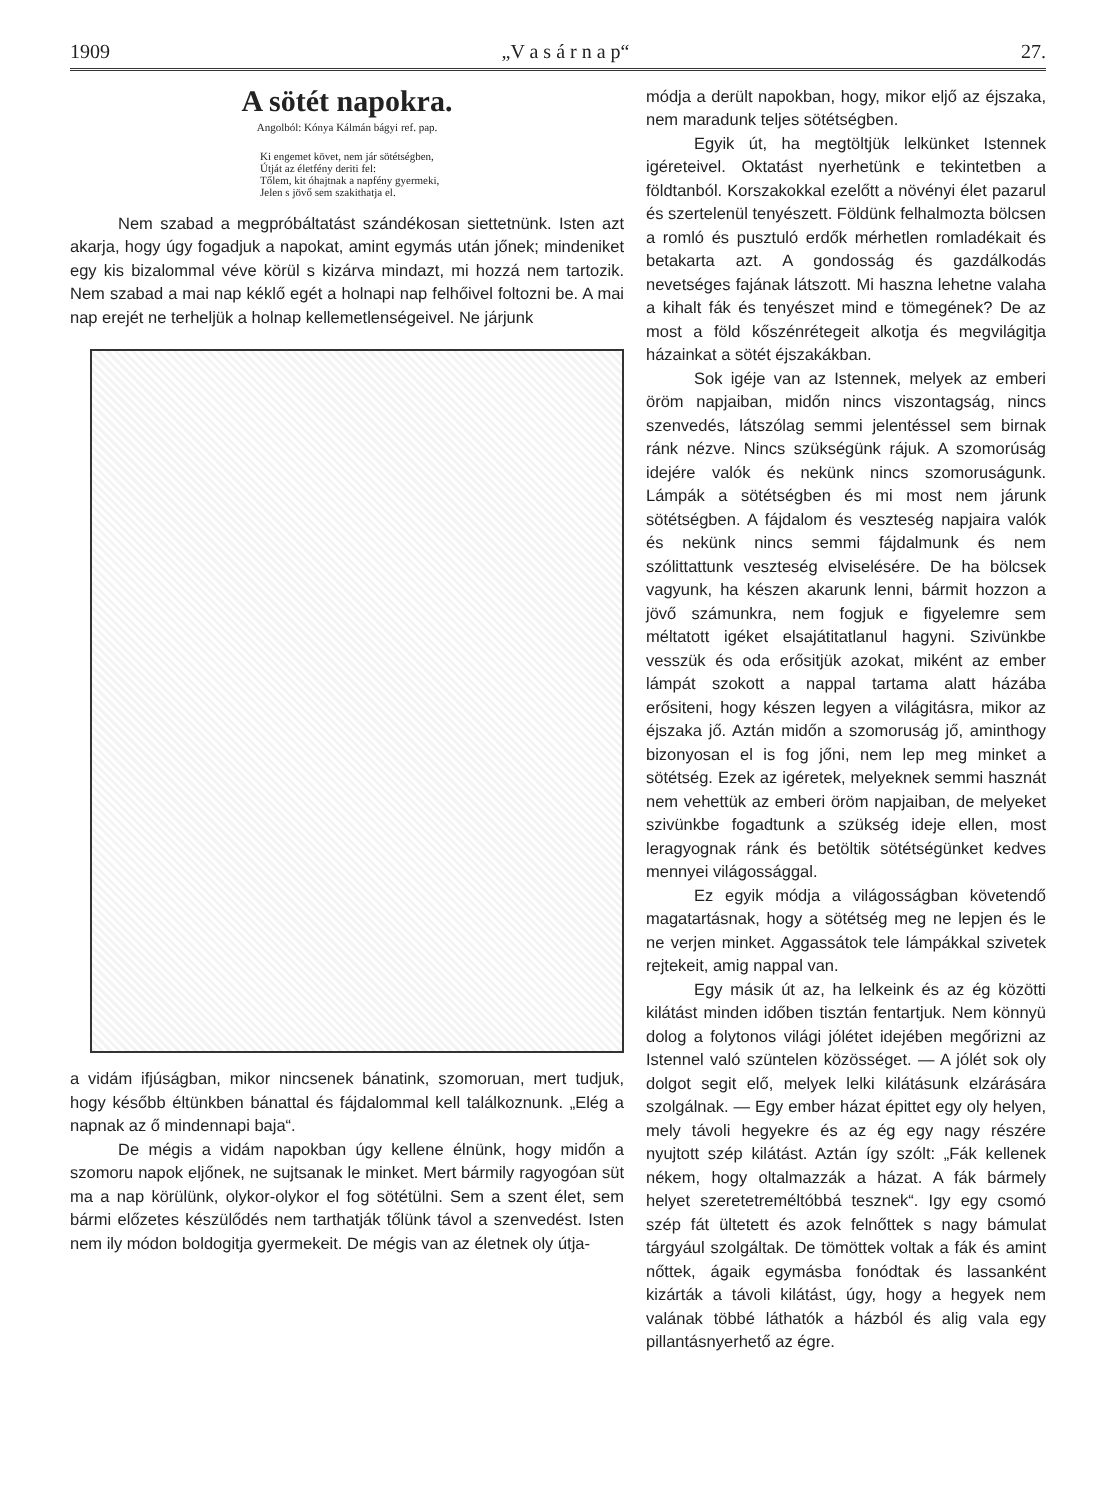1909 „V a s á r n a p“27.
A sötét napokra.
Angolból: Kónya Kálmán bágyi ref. pap.
Ki engemet követ, nem jár sötétségben,
Útját az életfény deriti fel:
Tőlem, kit óhajtnak a napfény gyermeki,
Jelen s jövő sem szakithatja el.
Nem szabad a megpróbáltatást szándékosan siettetnünk. Isten azt akarja, hogy úgy fogadjuk a napokat, amint egymás után jőnek; mindeniket egy kis bizalommal véve körül s kizárva mindazt, mi hozzá nem tartozik. Nem szabad a mai nap kéklő egét a holnapi nap felhőivel foltozni be. A mai nap erejét ne terheljük a holnap kellemetlenségeivel. Ne járjunk
a vidám ifjúságban, mikor nincsenek bánatink, szomoruan, mert tudjuk, hogy később éltünkben bánattal és fájdalommal kell találkoznunk. „Elég a napnak az ő mindennapi baja“.
De mégis a vidám napokban úgy kellene élnünk, hogy midőn a szomoru napok eljőnek, ne sujtsanak le minket. Mert bármily ragyogóan süt ma a nap körülünk, olykor-olykor el fog sötétülni. Sem a szent élet, sem bármi előzetes készülődés nem tarthatják tőlünk távol a szenvedést. Isten nem ily módon boldogitja gyermekeit. De mégis van az életnek oly útja-
módja a derült napokban, hogy, mikor eljő az éjszaka, nem maradunk teljes sötétségben.
Egyik út, ha megtöltjük lelkünket Istennek igéreteivel. Oktatást nyerhetünk e tekintetben a földtanból. Korszakokkal ezelőtt a növényi élet pazarul és szertelenül tenyészett. Földünk felhalmozta bölcsen a romló és pusztuló erdők mérhetlen romladékait és betakarta azt. A gondosság és gazdálkodás nevetséges fajának látszott. Mi haszna lehetne valaha a kihalt fák és tenyészet mind e tömegének? De az most a föld kőszénrétegeit alkotja és megvilágitja házainkat a sötét éjszakákban.
Sok igéje van az Istennek, melyek az emberi öröm napjaiban, midőn nincs viszontagság, nincs szenvedés, látszólag semmi jelentéssel sem birnak ránk nézve. Nincs szükségünk rájuk. A szomorúság idejére valók és nekünk nincs szomoruságunk. Lámpák a sötétségben és mi most nem járunk sötétségben. A fájdalom és veszteség napjaira valók és nekünk nincs semmi fájdalmunk és nem szólittattunk veszteség elviselésére. De ha bölcsek vagyunk, ha készen akarunk lenni, bármit hozzon a jövő számunkra, nem fogjuk e figyelemre sem méltatott igéket elsajátitatlanul hagyni. Szivünkbe vesszük és oda erősitjük azokat, miként az ember lámpát szokott a nappal tartama alatt házába erősiteni, hogy készen legyen a világitásra, mikor az éjszaka jő. Aztán midőn a szomoruság jő, aminthogy bizonyosan el is fog jőni, nem lep meg minket a sötétség. Ezek az igéretek, melyeknek semmi hasznát nem vehettük az emberi öröm napjaiban, de melyeket szivünkbe fogadtunk a szükség ideje ellen, most leragyognak ránk és betöltik sötétségünket kedves mennyei világossággal.
Ez egyik módja a világosságban követendő magatartásnak, hogy a sötétség meg ne lepjen és le ne verjen minket. Aggassátok tele lámpákkal szivetek rejtekeit, amig nappal van.
Egy másik út az, ha lelkeink és az ég közötti kilátást minden időben tisztán fentartjuk. Nem könnyü dolog a folytonos világi jólétet idejében megőrizni az Istennel való szüntelen közösséget. — A jólét sok oly dolgot segit elő, melyek lelki kilátásunk elzárására szolgálnak. — Egy ember házat épittet egy oly helyen, mely távoli hegyekre és az ég egy nagy részére nyujtott szép kilátást. Aztán így szólt: „Fák kellenek nékem, hogy oltalmazzák a házat. A fák bármely helyet szeretetreméltóbbá tesznek“. Igy egy csomó szép fát ültetett és azok felnőttek s nagy bámulat tárgyául szolgáltak. De tömöttek voltak a fák és amint nőttek, ágaik egymásba fonódtak és lassanként kizárták a távoli kilátást, úgy, hogy a hegyek nem valának többé láthatók a házból és alig vala egy pillantásnyerhető az égre.